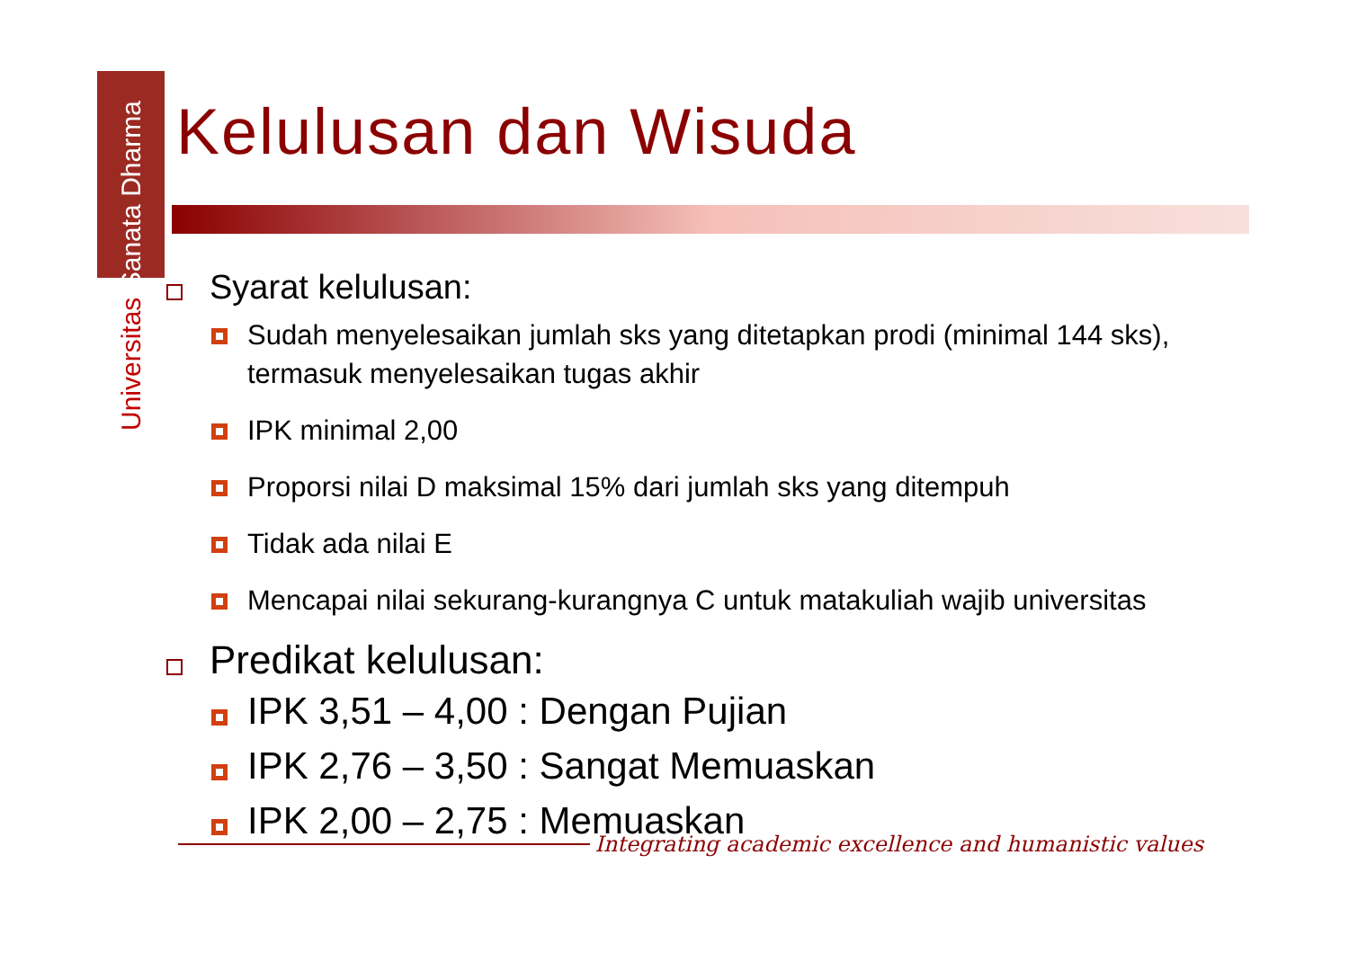Universitas Sanata Dharma
Kelulusan dan Wisuda
Syarat kelulusan:
Sudah menyelesaikan jumlah sks yang ditetapkan prodi (minimal 144 sks), termasuk menyelesaikan tugas akhir
IPK minimal 2,00
Proporsi nilai D maksimal 15% dari jumlah sks yang ditempuh
Tidak ada nilai E
Mencapai nilai sekurang-kurangnya C untuk matakuliah wajib universitas
Predikat kelulusan:
IPK 3,51 – 4,00 : Dengan Pujian
IPK 2,76 – 3,50 : Sangat Memuaskan
IPK 2,00 – 2,75 : Memuaskan
Integrating academic excellence and humanistic values